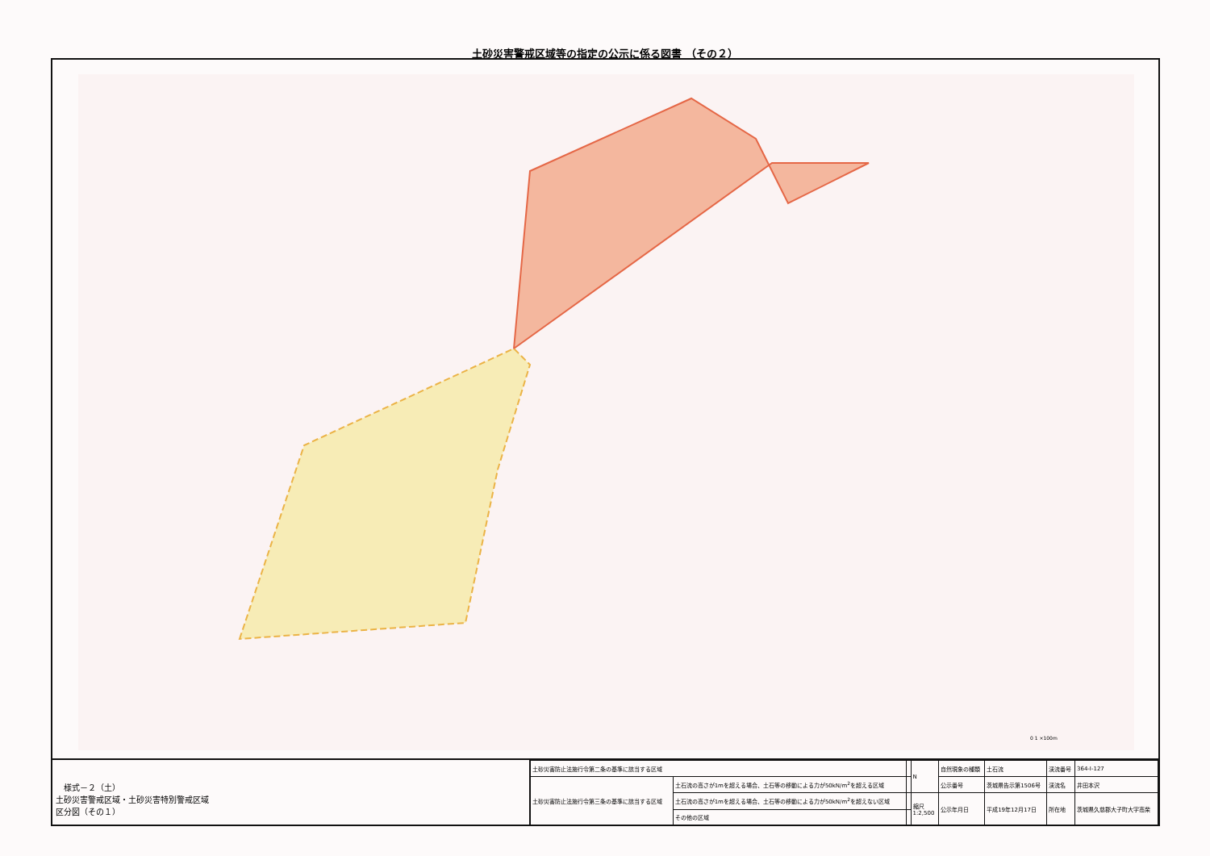土砂災害警戒区域等の指定の公示に係る図書 （その２）
0 1 ×100m
　様式－２（土）
土砂災害警戒区域・土砂災害特別警戒区域
区分図（その１）
| 土砂災害防止法施行令第二条の基準に該当する区域 | | | N | 自然現象の種類 | 土石流 | 渓流番号 | 364-Ⅰ-127 |
| 土砂災害防止法施行令第三条の基準に該当する区域 | 土石流の高さが1mを超える場合、土石等の移動による力が50kN/m<sup>2</sup>を超える区域 | | | 公示番号 | 茨城県告示第1506号 | 渓流名 | 井田本沢 |
| | 土石流の高さが1mを超える場合、土石等の移動による力が50kN/m<sup>2</sup>を超えない区域 | | 縮尺 1:2,500 | 公示年月日 | 平成19年12月17日 | 所在地 | 茨城県久慈郡大子町大字高柴 |
| | その他の区域 | | | | | | |